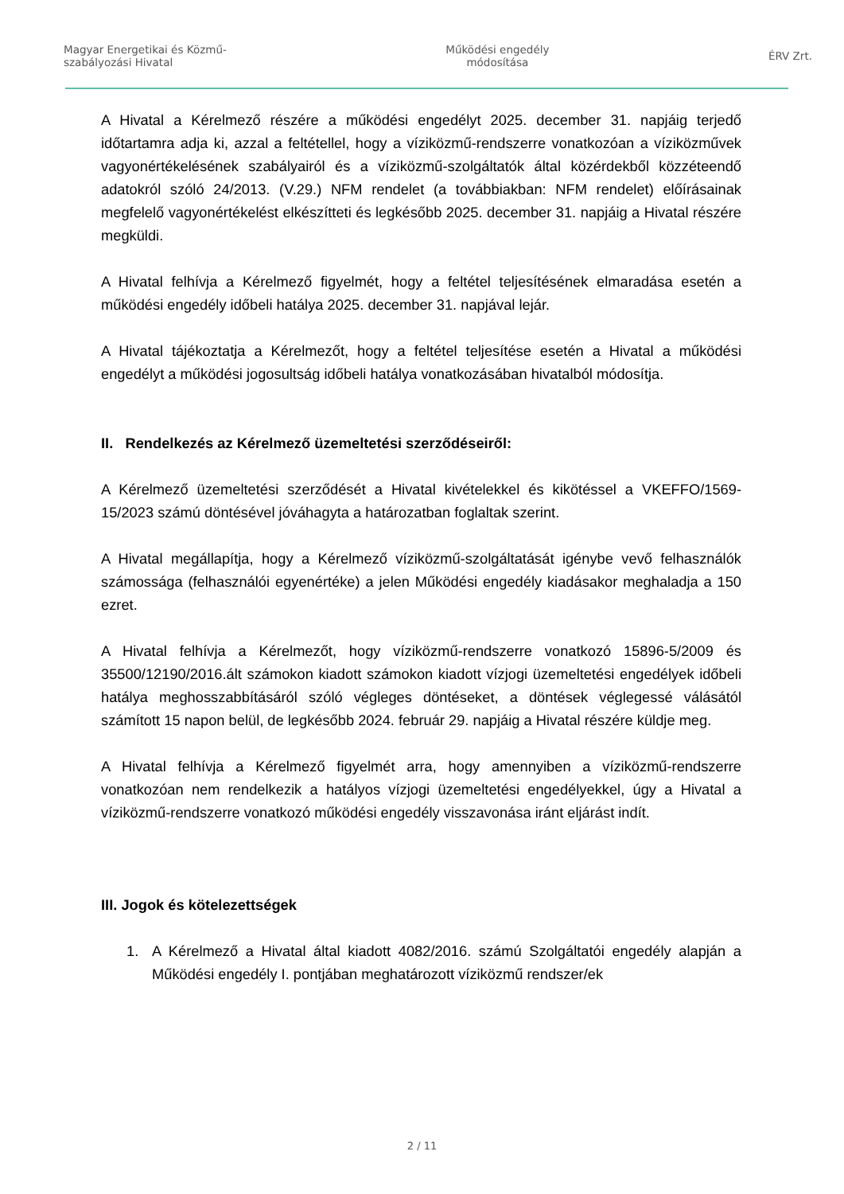Magyar Energetikai és Közmű-
szabályozási Hivatal
Működési engedély
módosítása
ÉRV Zrt.
A Hivatal a Kérelmező részére a működési engedélyt 2025. december 31. napjáig terjedő időtartamra adja ki, azzal a feltétellel, hogy a víziközmű-rendszerre vonatkozóan a víziközművek vagyonértékelésének szabályairól és a víziközmű-szolgáltatók által közérdekből közzéteendő adatokról szóló 24/2013. (V.29.) NFM rendelet (a továbbiakban: NFM rendelet) előírásainak megfelelő vagyonértékelést elkészítteti és legkésőbb 2025. december 31. napjáig a Hivatal részére megküldi.
A Hivatal felhívja a Kérelmező figyelmét, hogy a feltétel teljesítésének elmaradása esetén a működési engedély időbeli hatálya 2025. december 31. napjával lejár.
A Hivatal tájékoztatja a Kérelmezőt, hogy a feltétel teljesítése esetén a Hivatal a működési engedélyt a működési jogosultság időbeli hatálya vonatkozásában hivatalból módosítja.
II. Rendelkezés az Kérelmező üzemeltetési szerződéseiről:
A Kérelmező üzemeltetési szerződését a Hivatal kivételekkel és kikötéssel a VKEFFO/1569-15/2023 számú döntésével jóváhagyta a határozatban foglaltak szerint.
A Hivatal megállapítja, hogy a Kérelmező víziközmű-szolgáltatását igénybe vevő felhasználók számossága (felhasználói egyenértéke) a jelen Működési engedély kiadásakor meghaladja a 150 ezret.
A Hivatal felhívja a Kérelmezőt, hogy víziközmű-rendszerre vonatkozó 15896-5/2009 és 35500/12190/2016.ált számokon kiadott számokon kiadott vízjogi üzemeltetési engedélyek időbeli hatálya meghosszabbításáról szóló végleges döntéseket, a döntések véglegessé válásától számított 15 napon belül, de legkésőbb 2024. február 29. napjáig a Hivatal részére küldje meg.
A Hivatal felhívja a Kérelmező figyelmét arra, hogy amennyiben a víziközmű-rendszerre vonatkozóan nem rendelkezik a hatályos vízjogi üzemeltetési engedélyekkel, úgy a Hivatal a víziközmű-rendszerre vonatkozó működési engedély visszavonása iránt eljárást indít.
III. Jogok és kötelezettségek
1. A Kérelmező a Hivatal által kiadott 4082/2016. számú Szolgáltatói engedély alapján a Működési engedély I. pontjában meghatározott víziközmű rendszer/ek
2 / 11